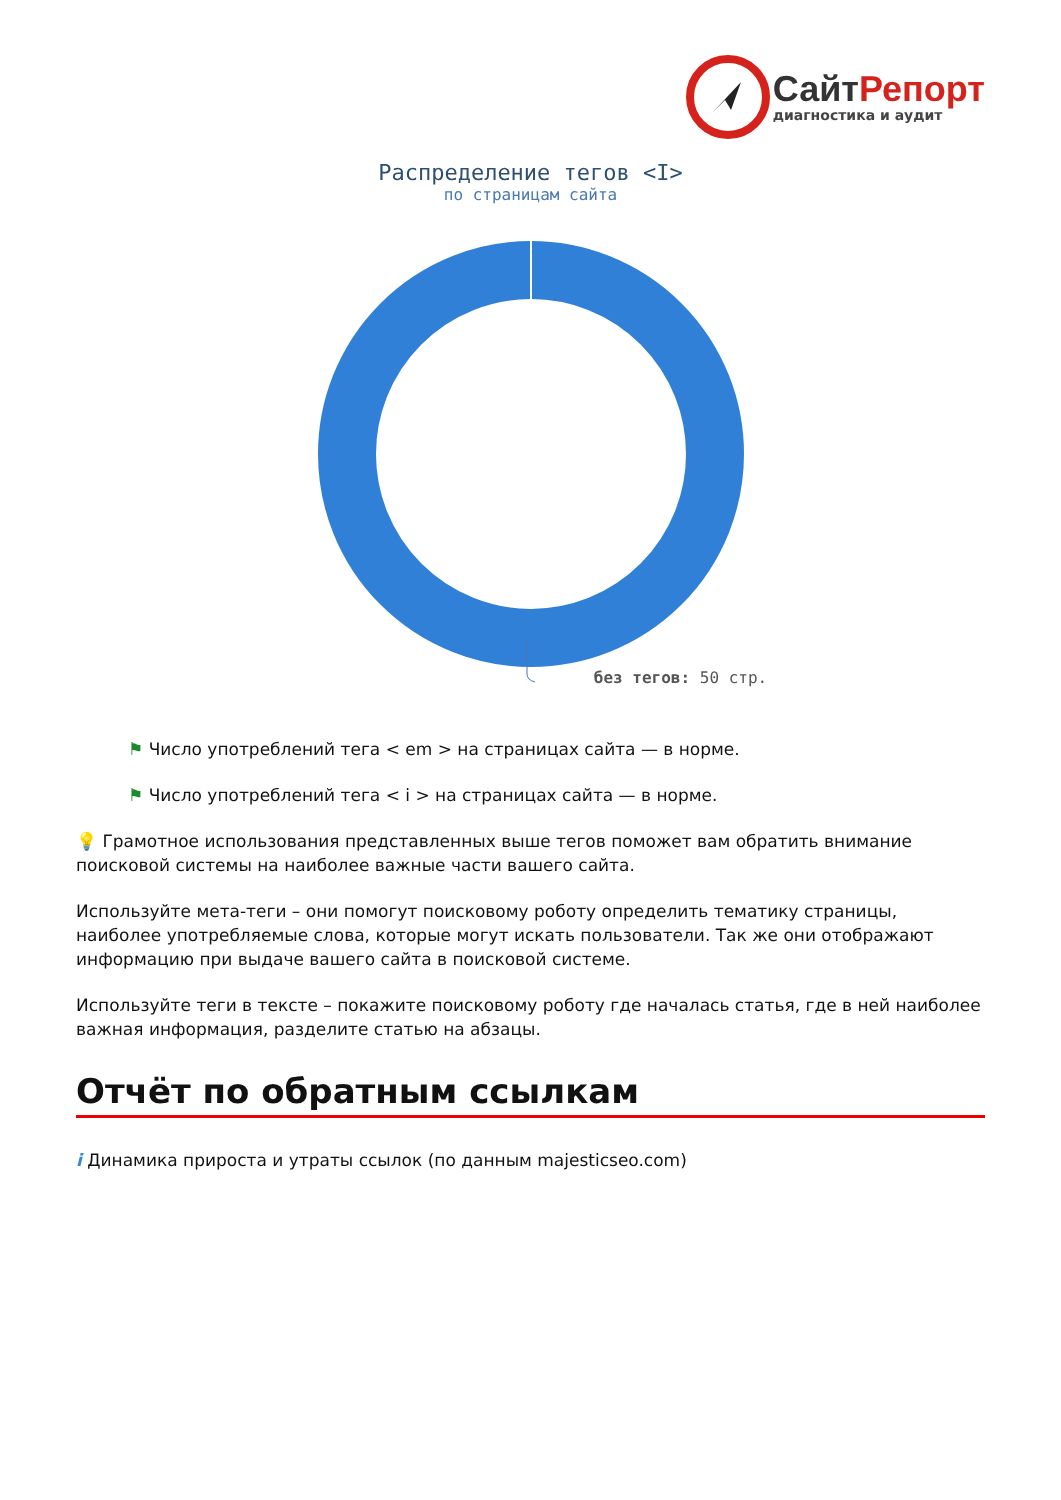Сайт Репорт
диагностика и аудит
Распределение тегов <I>
по страницам сайта
без тегов: 50 стр.
⚑ Число употреблений тега < em > на страницах сайта — в норме.
⚑ Число употреблений тега < i > на страницах сайта — в норме.
💡 Грамотное использования представленных выше тегов поможет вам обратить внимание поисковой системы на наиболее важные части вашего сайта.
Используйте мета-теги – они помогут поисковому роботу определить тематику страницы, наиболее употребляемые слова, которые могут искать пользователи. Так же они отображают информацию при выдаче вашего сайта в поисковой системе.
Используйте теги в тексте – покажите поисковому роботу где началась статья, где в ней наиболее важная информация, разделите статью на абзацы.
Отчёт по обратным ссылкам
i Динамика прироста и утраты ссылок (по данным majesticseo.com)